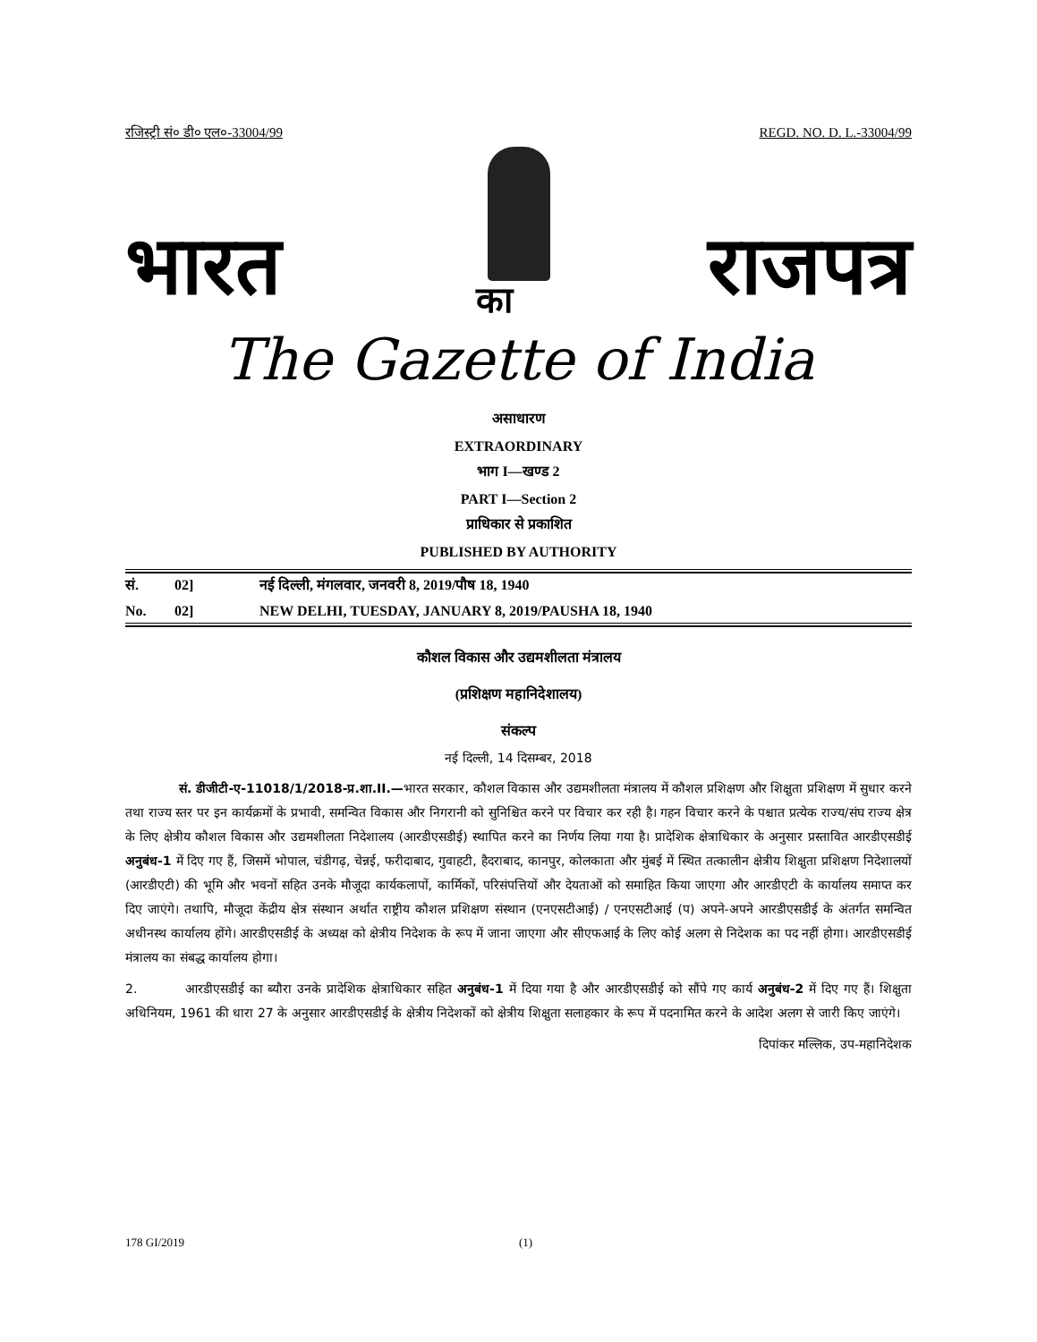रजिस्ट्री सं० डी० एल०-33004/99 REGD. NO. D. L.-33004/99
भारत का राजपत्र
The Gazette of India
असाधारण
EXTRAORDINARY
भाग I—खण्ड 2
PART I—Section 2
प्राधिकार से प्रकाशित
PUBLISHED BY AUTHORITY
सं. 02] नई दिल्ली, मंगलवार, जनवरी 8, 2019/पौष 18, 1940
No. 02] NEW DELHI, TUESDAY, JANUARY 8, 2019/PAUSHA 18, 1940
कौशल विकास और उद्यमशीलता मंत्रालय
(प्रशिक्षण महानिदेशालय)
संकल्प
नई दिल्ली, 14 दिसम्बर, 2018
सं. डीजीटी-ए-11018/1/2018-प्र.शा.II.—भारत सरकार, कौशल विकास और उद्यमशीलता मंत्रालय में कौशल प्रशिक्षण और शिक्षुता प्रशिक्षण में सुधार करने तथा राज्य स्तर पर इन कार्यक्रमों के प्रभावी, समन्वित विकास और निगरानी को सुनिश्चित करने पर विचार कर रही है। गहन विचार करने के पश्चात प्रत्येक राज्य/संघ राज्य क्षेत्र के लिए क्षेत्रीय कौशल विकास और उद्यमशीलता निदेशालय (आरडीएसडीई) स्थापित करने का निर्णय लिया गया है। प्रादेशिक क्षेत्राधिकार के अनुसार प्रस्तावित आरडीएसडीई अनुबंध-1 में दिए गए हैं, जिसमें भोपाल, चंडीगढ़, चेन्नई, फरीदाबाद, गुवाहटी, हैदराबाद, कानपुर, कोलकाता और मुंबई में स्थित तत्कालीन क्षेत्रीय शिक्षुता प्रशिक्षण निदेशालयों (आरडीएटी) की भूमि और भवनों सहित उनके मौजूदा कार्यकलापों, कार्मिकों, परिसंपत्तियों और देयताओं को समाहित किया जाएगा और आरडीएटी के कार्यालय समाप्त कर दिए जाएंगे। तथापि, मौजूदा केंद्रीय क्षेत्र संस्थान अर्थात राष्ट्रीय कौशल प्रशिक्षण संस्थान (एनएसटीआई) / एनएसटीआई (प) अपने-अपने आरडीएसडीई के अंतर्गत समन्वित अधीनस्थ कार्यालय होंगे। आरडीएसडीई के अध्यक्ष को क्षेत्रीय निदेशक के रूप में जाना जाएगा और सीएफआई के लिए कोई अलग से निदेशक का पद नहीं होगा। आरडीएसडीई मंत्रालय का संबद्ध कार्यालय होगा।
2. आरडीएसडीई का ब्यौरा उनके प्रादेशिक क्षेत्राधिकार सहित अनुबंध-1 में दिया गया है और आरडीएसडीई को सौंपे गए कार्य अनुबंध-2 में दिए गए हैं। शिक्षुता अधिनियम, 1961 की धारा 27 के अनुसार आरडीएसडीई के क्षेत्रीय निदेशकों को क्षेत्रीय शिक्षुता सलाहकार के रूप में पदनामित करने के आदेश अलग से जारी किए जाएंगे।
दिपांकर मल्लिक, उप-महानिदेशक
178 GI/2019 (1)